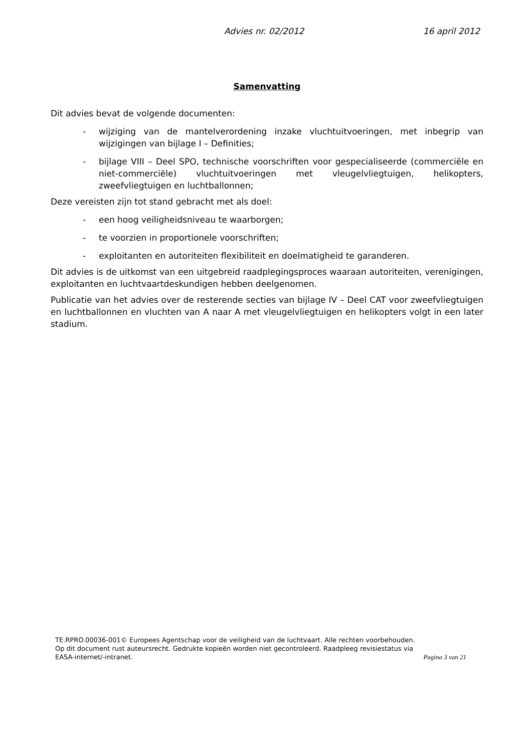Advies nr. 02/2012 16 april 2012
Samenvatting
Dit advies bevat de volgende documenten:
- wijziging van de mantelverordening inzake vluchtuitvoeringen, met inbegrip van wijzigingen van bijlage I – Definities;
- bijlage VIII – Deel SPO, technische voorschriften voor gespecialiseerde (commerciële en niet-commerciële) vluchtuitvoeringen met vleugelvliegtuigen, helikopters, zweefvliegtuigen en luchtballonnen;
Deze vereisten zijn tot stand gebracht met als doel:
- een hoog veiligheidsniveau te waarborgen;
- te voorzien in proportionele voorschriften;
- exploitanten en autoriteiten flexibiliteit en doelmatigheid te garanderen.
Dit advies is de uitkomst van een uitgebreid raadplegingsproces waaraan autoriteiten, verenigingen, exploitanten en luchtvaartdeskundigen hebben deelgenomen.
Publicatie van het advies over de resterende secties van bijlage IV – Deel CAT voor zweefvliegtuigen en luchtballonnen en vluchten van A naar A met vleugelvliegtuigen en helikopters volgt in een later stadium.
TE.RPRO.00036-001© Europees Agentschap voor de veiligheid van de luchtvaart. Alle rechten voorbehouden.
Op dit document rust auteursrecht. Gedrukte kopieën worden niet gecontroleerd. Raadpleeg revisiestatus via EASA-internet/-intranet.
Pagina 3 van 21